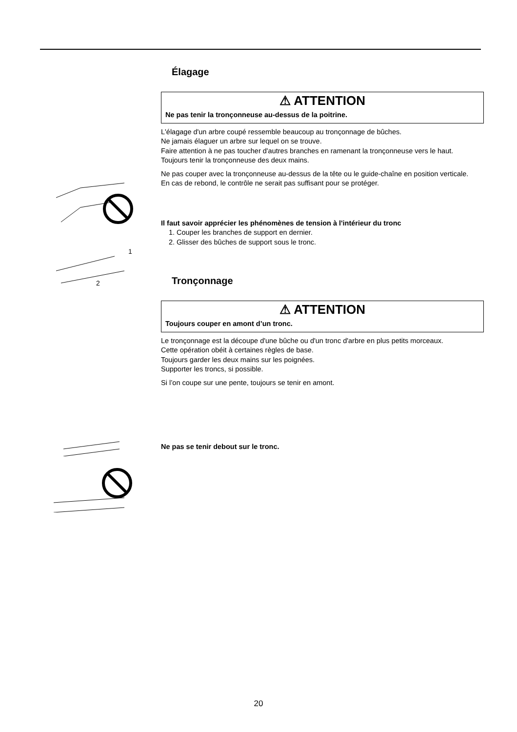1
2
Élagage
⚠ ATTENTION
Ne pas tenir la tronçonneuse au-dessus de la poitrine.
L'élagage d'un arbre coupé ressemble beaucoup au tronçonnage de bûches.
Ne jamais élaguer un arbre sur lequel on se trouve.
Faire attention à ne pas toucher d'autres branches en ramenant la tronçonneuse vers le haut.
Toujours tenir la tronçonneuse des deux mains.
Ne pas couper avec la tronçonneuse au-dessus de la tête ou le guide-chaîne en position verticale.
En cas de rebond, le contrôle ne serait pas suffisant pour se protéger.
Il faut savoir apprécier les phénomènes de tension à l'intérieur du tronc
1. Couper les branches de support en dernier.
2. Glisser des bûches de support sous le tronc.
Tronçonnage
⚠ ATTENTION
Toujours couper en amont d’un tronc.
Le tronçonnage est la découpe d'une bûche ou d'un tronc d'arbre en plus petits morceaux.
Cette opération obéit à certaines règles de base.
Toujours garder les deux mains sur les poignées.
Supporter les troncs, si possible.
Si l’on coupe sur une pente, toujours se tenir en amont.
Ne pas se tenir debout sur le tronc.
20